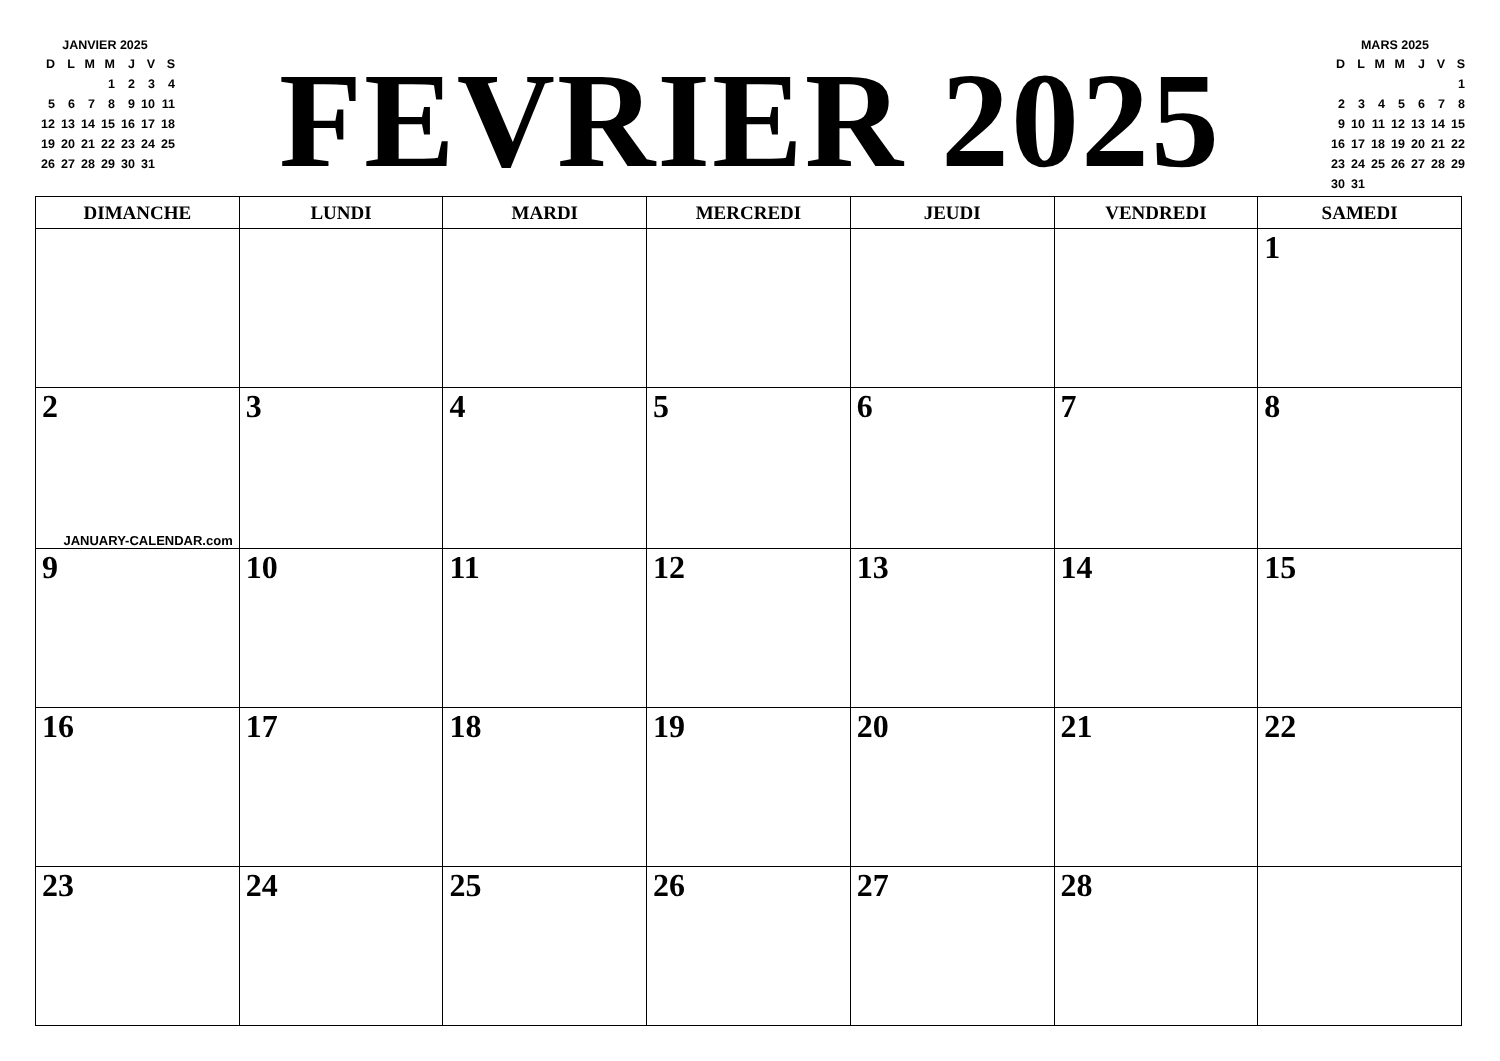| JANVIER 2025 | | | | | | |
| D | L | M | M | J | V | S |
| | | | 1 | 2 | 3 | 4 |
| 5 | 6 | 7 | 8 | 9 | 10 | 11 |
| 12 | 13 | 14 | 15 | 16 | 17 | 18 |
| 19 | 20 | 21 | 22 | 23 | 24 | 25 |
| 26 | 27 | 28 | 29 | 30 | 31 | |
FEVRIER 2025
| MARS 2025 | | | | | | |
| D | L | M | M | J | V | S |
| | | | | | | 1 |
| 2 | 3 | 4 | 5 | 6 | 7 | 8 |
| 9 | 10 | 11 | 12 | 13 | 14 | 15 |
| 16 | 17 | 18 | 19 | 20 | 21 | 22 |
| 23 | 24 | 25 | 26 | 27 | 28 | 29 |
| 30 | 31 | | | | | |
| DIMANCHE | LUNDI | MARDI | MERCREDI | JEUDI | VENDREDI | SAMEDI |
| --- | --- | --- | --- | --- | --- | --- |
| | | | | | | 1 |
| 2 JANUARY-CALENDAR.com | 3 | 4 | 5 | 6 | 7 | 8 |
| 9 | 10 | 11 | 12 | 13 | 14 | 15 |
| 16 | 17 | 18 | 19 | 20 | 21 | 22 |
| 23 | 24 | 25 | 26 | 27 | 28 | |